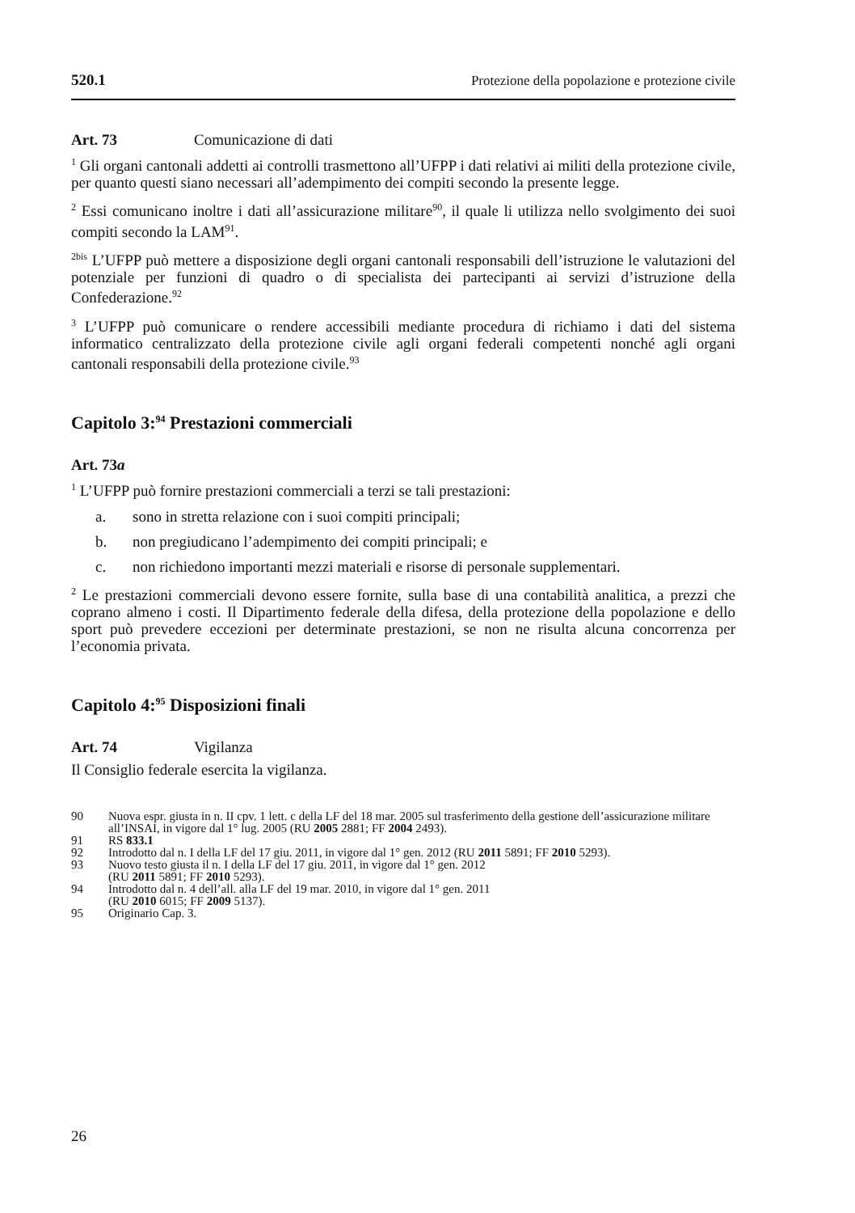520.1 Protezione della popolazione e protezione civile
Art. 73 Comunicazione di dati
<sup>1</sup> Gli organi cantonali addetti ai controlli trasmettono all’UFPP i dati relativi ai militi della protezione civile, per quanto questi siano necessari all’adempimento dei compiti secondo la presente legge.
<sup>2</sup> Essi comunicano inoltre i dati all’assicurazione militare<sup>90</sup>, il quale li utilizza nello svolgimento dei suoi compiti secondo la LAM<sup>91</sup>.
<sup>2bis</sup> L’UFPP può mettere a disposizione degli organi cantonali responsabili dell’istruzione le valutazioni del potenziale per funzioni di quadro o di specialista dei partecipanti ai servizi d’istruzione della Confederazione.<sup>92</sup>
<sup>3</sup> L’UFPP può comunicare o rendere accessibili mediante procedura di richiamo i dati del sistema informatico centralizzato della protezione civile agli organi federali competenti nonché agli organi cantonali responsabili della protezione civile.<sup>93</sup>
Capitolo 3:<sup>94</sup> Prestazioni commerciali
Art. 73a
<sup>1</sup> L’UFPP può fornire prestazioni commerciali a terzi se tali prestazioni:
a. sono in stretta relazione con i suoi compiti principali;
b. non pregiudicano l’adempimento dei compiti principali; e
c. non richiedono importanti mezzi materiali e risorse di personale supplementari.
<sup>2</sup> Le prestazioni commerciali devono essere fornite, sulla base di una contabilità analitica, a prezzi che coprano almeno i costi. Il Dipartimento federale della difesa, della protezione della popolazione e dello sport può prevedere eccezioni per determinate prestazioni, se non ne risulta alcuna concorrenza per l’economia privata.
Capitolo 4:<sup>95</sup> Disposizioni finali
Art. 74 Vigilanza
Il Consiglio federale esercita la vigilanza.
90 Nuova espr. giusta in n. II cpv. 1 lett. c della LF del 18 mar. 2005 sul trasferimento della gestione dell’assicurazione militare all’INSAI, in vigore dal 1° lug. 2005 (RU 2005 2881; FF 2004 2493).
91 RS 833.1
92 Introdotto dal n. I della LF del 17 giu. 2011, in vigore dal 1° gen. 2012 (RU 2011 5891; FF 2010 5293).
93 Nuovo testo giusta il n. I della LF del 17 giu. 2011, in vigore dal 1° gen. 2012
(RU 2011 5891; FF 2010 5293).
94 Introdotto dal n. 4 dell’all. alla LF del 19 mar. 2010, in vigore dal 1° gen. 2011
(RU 2010 6015; FF 2009 5137).
95 Originario Cap. 3.
26